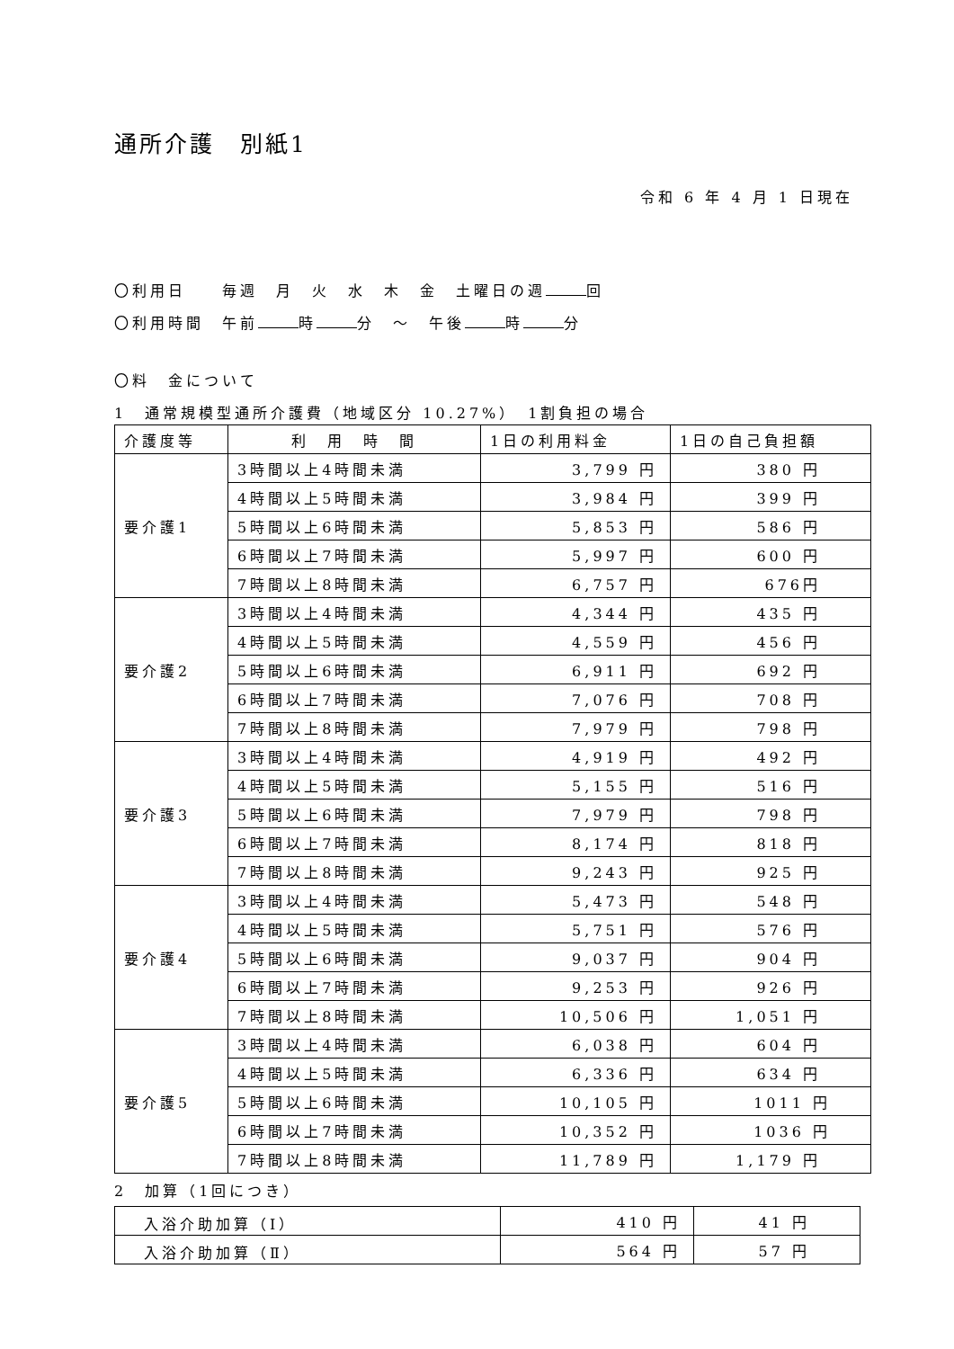通所介護　別紙1
令和 6 年 4 月 1 日現在
〇利用日　　毎週　月　火　水　木　金　土曜日の週 回
〇利用時間　午前 時 分　～　午後 時 分
〇料　金について
1　通常規模型通所介護費（地域区分 10.27%）　1割負担の場合
| 介護度等 | 利 用 時 間 | 1日の利用料金 | 1日の自己負担額 |
| --- | --- | --- | --- |
| 要介護1 | 3時間以上4時間未満 | 3,799 円 | 380 円 |
| | 4時間以上5時間未満 | 3,984 円 | 399 円 |
| | 5時間以上6時間未満 | 5,853 円 | 586 円 |
| | 6時間以上7時間未満 | 5,997 円 | 600 円 |
| | 7時間以上8時間未満 | 6,757 円 | 676円 |
| 要介護2 | 3時間以上4時間未満 | 4,344 円 | 435 円 |
| | 4時間以上5時間未満 | 4,559 円 | 456 円 |
| | 5時間以上6時間未満 | 6,911 円 | 692 円 |
| | 6時間以上7時間未満 | 7,076 円 | 708 円 |
| | 7時間以上8時間未満 | 7,979 円 | 798 円 |
| 要介護3 | 3時間以上4時間未満 | 4,919 円 | 492 円 |
| | 4時間以上5時間未満 | 5,155 円 | 516 円 |
| | 5時間以上6時間未満 | 7,979 円 | 798 円 |
| | 6時間以上7時間未満 | 8,174 円 | 818 円 |
| | 7時間以上8時間未満 | 9,243 円 | 925 円 |
| 要介護4 | 3時間以上4時間未満 | 5,473 円 | 548 円 |
| | 4時間以上5時間未満 | 5,751 円 | 576 円 |
| | 5時間以上6時間未満 | 9,037 円 | 904 円 |
| | 6時間以上7時間未満 | 9,253 円 | 926 円 |
| | 7時間以上8時間未満 | 10,506 円 | 1,051 円 |
| 要介護5 | 3時間以上4時間未満 | 6,038 円 | 604 円 |
| | 4時間以上5時間未満 | 6,336 円 | 634 円 |
| | 5時間以上6時間未満 | 10,105 円 | 1011 円 |
| | 6時間以上7時間未満 | 10,352 円 | 1036 円 |
| | 7時間以上8時間未満 | 11,789 円 | 1,179 円 |
2　加算（1回につき）
| 入浴介助加算（Ⅰ） | 410 円 | 41 円 |
| 入浴介助加算（Ⅱ） | 564 円 | 57 円 |